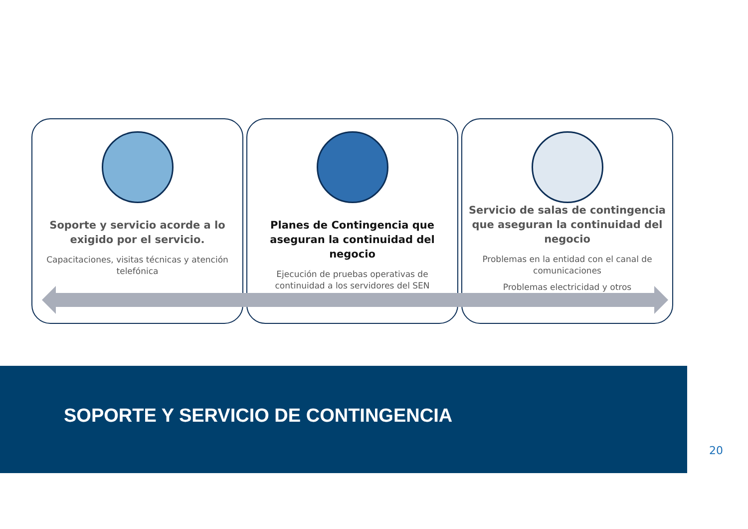Soporte y servicio acorde a lo exigido por el servicio.
Capacitaciones, visitas técnicas y atención telefónica
Planes de Contingencia que aseguran la continuidad del negocio
Ejecución de pruebas operativas de continuidad a los servidores del SEN
Servicio de salas de contingencia que aseguran la continuidad del negocio
Problemas en la entidad con el canal de comunicaciones
Problemas electricidad y otros
SOPORTE Y SERVICIO DE CONTINGENCIA
20